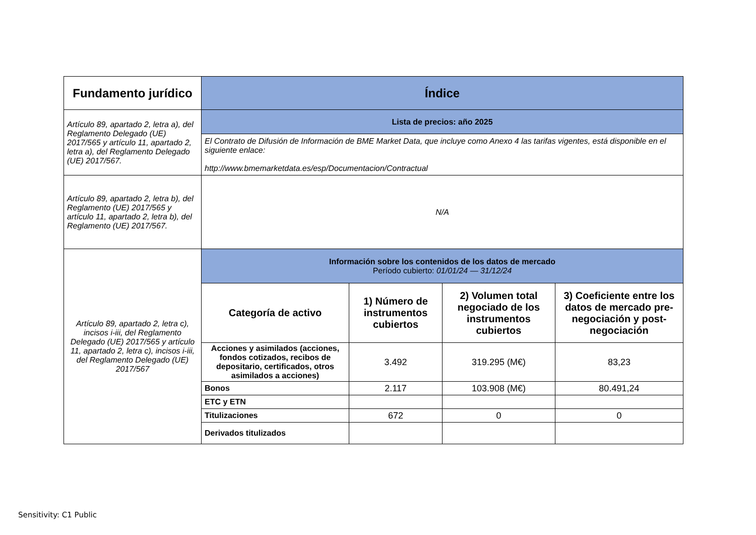| Fundamento jurídico | Índice | | | |
| --- | --- | --- | --- | --- |
| Artículo 89, apartado 2, letra a), del Reglamento Delegado (UE) 2017/565 y artículo 11, apartado 2, letra a), del Reglamento Delegado (UE) 2017/567. | Lista de precios: año 2025 | | | |
| | El Contrato de Difusión de Información de BME Market Data, que incluye como Anexo 4 las tarifas vigentes, está disponible en el siguiente enlace: http://www.bmemarketdata.es/esp/Documentacion/Contractual | | | |
| Artículo 89, apartado 2, letra b), del Reglamento (UE) 2017/565 y artículo 11, apartado 2, letra b), del Reglamento (UE) 2017/567. | N/A | | | |
| Artículo 89, apartado 2, letra c), incisos i-iii, del Reglamento Delegado (UE) 2017/565 y artículo 11, apartado 2, letra c), incisos i-iii, del Reglamento Delegado (UE) 2017/567 | Información sobre los contenidos de los datos de mercado Período cubierto: 01/01/24 — 31/12/24 | | | |
| | Categoría de activo | 1) Número de instrumentos cubiertos | 2) Volumen total negociado de los instrumentos cubiertos | 3) Coeficiente entre los datos de mercado pre-negociación y post-negociación |
| | Acciones y asimilados (acciones, fondos cotizados, recibos de depositario, certificados, otros asimilados a acciones) | 3.492 | 319.295 (M€) | 83,23 |
| | Bonos | 2.117 | 103.908 (M€) | 80.491,24 |
| | ETC y ETN | | | |
| | Titulizaciones | 672 | 0 | 0 |
| | Derivados titulizados | | | |
Sensitivity: C1 Public